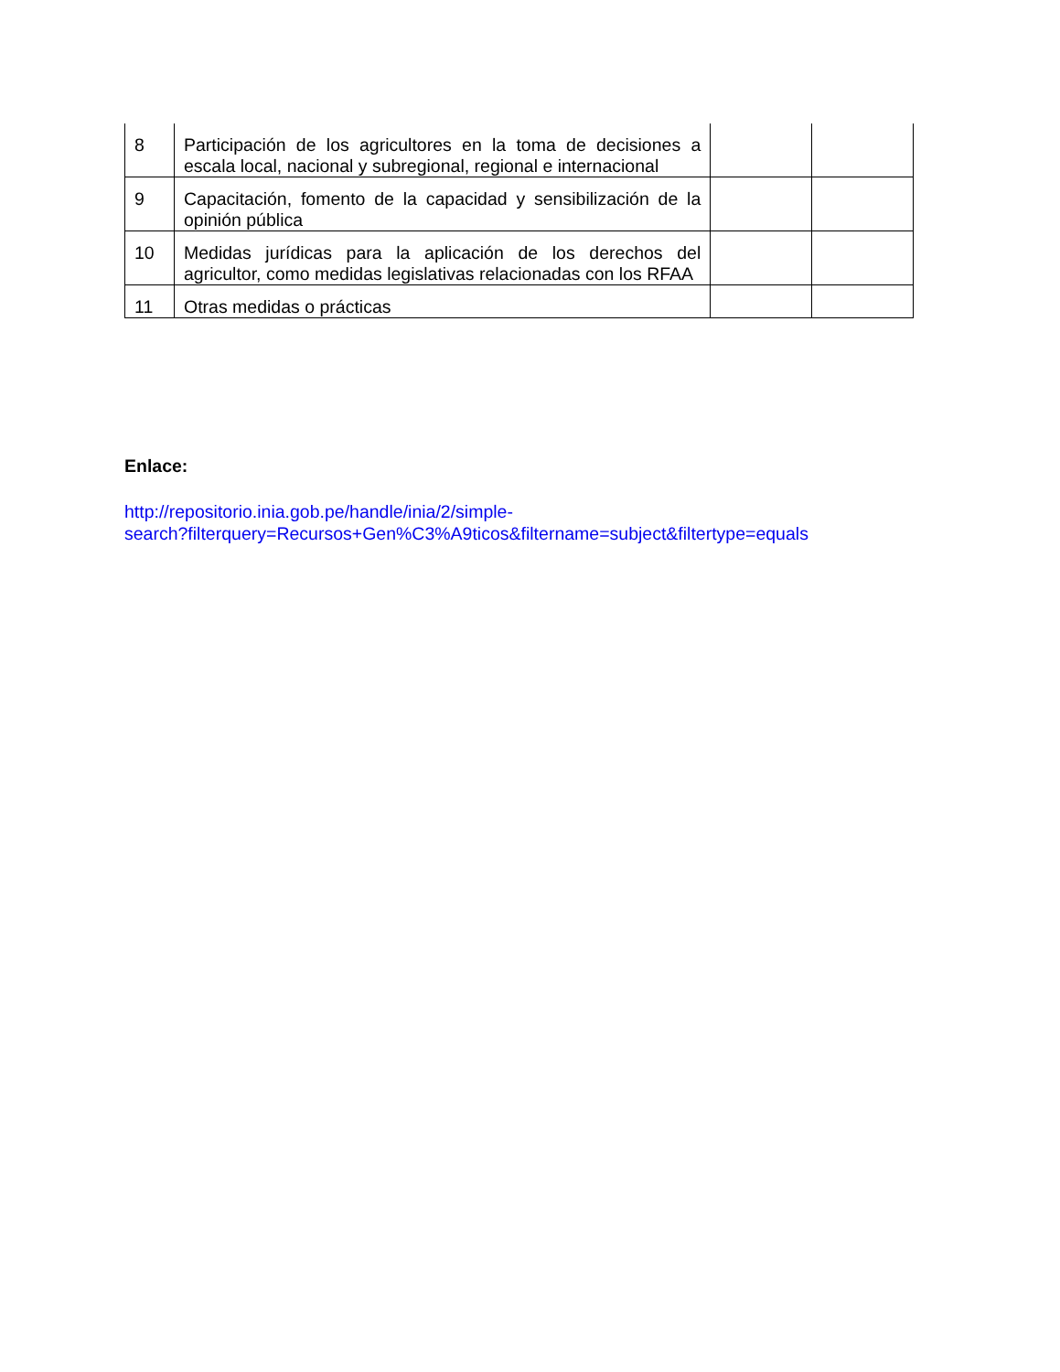| 8 | Participación de los agricultores en la toma de decisiones a escala local, nacional y subregional, regional e internacional | | |
| 9 | Capacitación, fomento de la capacidad y sensibilización de la opinión pública | | |
| 10 | Medidas jurídicas para la aplicación de los derechos del agricultor, como medidas legislativas relacionadas con los RFAA | | |
| 11 | Otras medidas o prácticas | | |
Enlace:
http://repositorio.inia.gob.pe/handle/inia/2/simple-
search?filterquery=Recursos+Gen%C3%A9ticos&filtername=subject&filtertype=equals